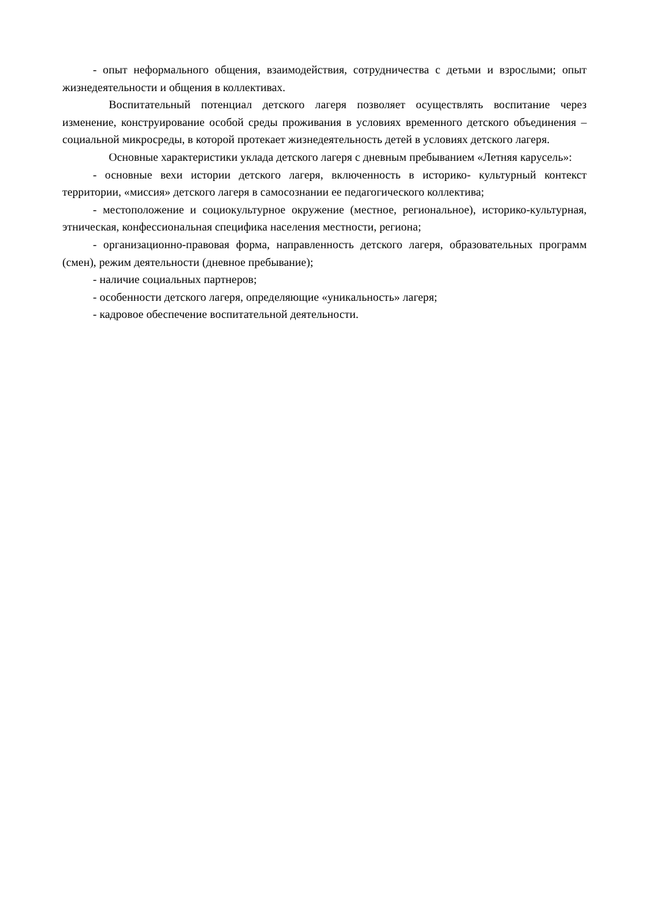- опыт неформального общения, взаимодействия, сотрудничества с детьми и взрослыми; опыт жизнедеятельности и общения в коллективах.
Воспитательный потенциал детского лагеря позволяет осуществлять воспитание через изменение, конструирование особой среды проживания в условиях временного детского объединения – социальной микросреды, в которой протекает жизнедеятельность детей в условиях детского лагеря.
Основные характеристики уклада детского лагеря с дневным пребыванием «Летняя карусель»:
- основные вехи истории детского лагеря, включенность в историко- культурный контекст территории, «миссия» детского лагеря в самосознании ее педагогического коллектива;
- местоположение и социокультурное окружение (местное, региональное), историко-культурная, этническая, конфессиональная специфика населения местности, региона;
- организационно-правовая форма, направленность детского лагеря, образовательных программ (смен), режим деятельности (дневное пребывание);
- наличие социальных партнеров;
- особенности детского лагеря, определяющие «уникальность» лагеря;
- кадровое обеспечение воспитательной деятельности.